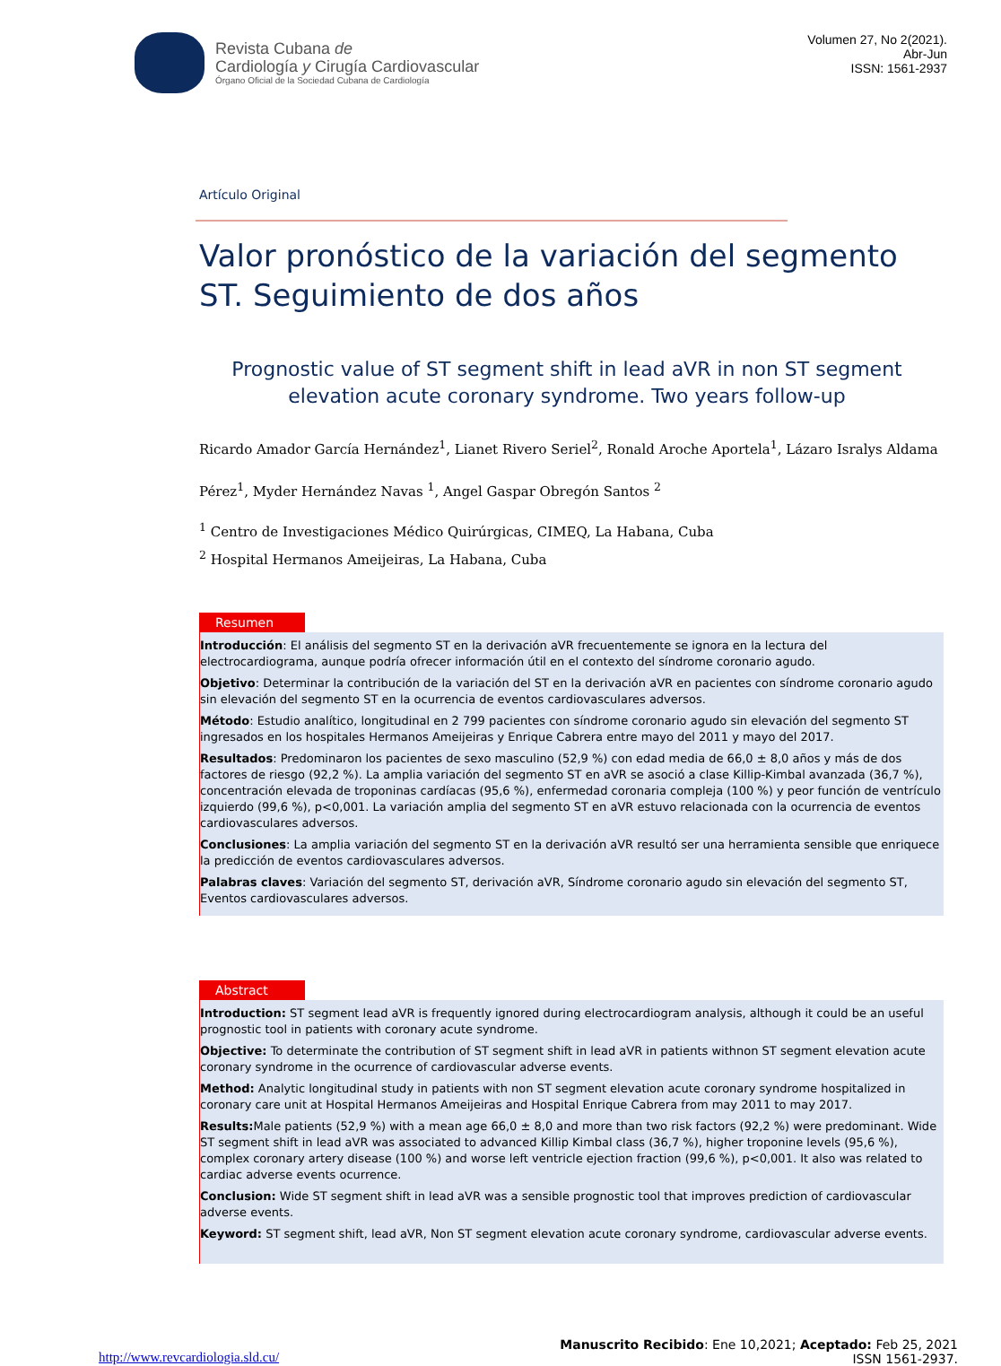Revista Cubana de
Cardiología y Cirugía Cardiovascular
Órgano Oficial de la Sociedad Cubana de Cardiología
Volumen 27, No 2(2021).
Abr-Jun
ISSN: 1561-2937
Artículo Original
Valor pronóstico de la variación del segmento ST. Seguimiento de dos años
Prognostic value of ST segment shift in lead aVR in non ST segment elevation acute coronary syndrome. Two years follow-up
Ricardo Amador García Hernández<sup>1</sup>, Lianet Rivero Seriel<sup>2</sup>, Ronald Aroche Aportela<sup>1</sup>, Lázaro Isralys Aldama Pérez<sup>1</sup>, Myder Hernández Navas <sup>1</sup>, Angel Gaspar Obregón Santos <sup>2</sup>
<sup>1</sup> Centro de Investigaciones Médico Quirúrgicas, CIMEQ, La Habana, Cuba
<sup>2</sup> Hospital Hermanos Ameijeiras, La Habana, Cuba
Resumen
Introducción: El análisis del segmento ST en la derivación aVR frecuentemente se ignora en la lectura del electrocardiograma, aunque podría ofrecer información útil en el contexto del síndrome coronario agudo.
Objetivo: Determinar la contribución de la variación del ST en la derivación aVR en pacientes con síndrome coronario agudo sin elevación del segmento ST en la ocurrencia de eventos cardiovasculares adversos.
Método: Estudio analítico, longitudinal en 2 799 pacientes con síndrome coronario agudo sin elevación del segmento ST ingresados en los hospitales Hermanos Ameijeiras y Enrique Cabrera entre mayo del 2011 y mayo del 2017.
Resultados: Predominaron los pacientes de sexo masculino (52,9 %) con edad media de 66,0 ± 8,0 años y más de dos factores de riesgo (92,2 %). La amplia variación del segmento ST en aVR se asoció a clase Killip-Kimbal avanzada (36,7 %), concentración elevada de troponinas cardíacas (95,6 %), enfermedad coronaria compleja (100 %) y peor función de ventrículo izquierdo (99,6 %), p<0,001. La variación amplia del segmento ST en aVR estuvo relacionada con la ocurrencia de eventos cardiovasculares adversos.
Conclusiones: La amplia variación del segmento ST en la derivación aVR resultó ser una herramienta sensible que enriquece la predicción de eventos cardiovasculares adversos.
Palabras claves: Variación del segmento ST, derivación aVR, Síndrome coronario agudo sin elevación del segmento ST, Eventos cardiovasculares adversos.
Abstract
Introduction: ST segment lead aVR is frequently ignored during electrocardiogram analysis, although it could be an useful prognostic tool in patients with coronary acute syndrome.
Objective: To determinate the contribution of ST segment shift in lead aVR in patients withnon ST segment elevation acute coronary syndrome in the ocurrence of cardiovascular adverse events.
Method: Analytic longitudinal study in patients with non ST segment elevation acute coronary syndrome hospitalized in coronary care unit at Hospital Hermanos Ameijeiras and Hospital Enrique Cabrera from may 2011 to may 2017.
Results: Male patients (52,9 %) with a mean age 66,0 ± 8,0 and more than two risk factors (92,2 %) were predominant. Wide ST segment shift in lead aVR was associated to advanced Killip Kimbal class (36,7 %), higher troponine levels (95,6 %), complex coronary artery disease (100 %) and worse left ventricle ejection fraction (99,6 %), p<0,001. It also was related to cardiac adverse events ocurrence.
Conclusion: Wide ST segment shift in lead aVR was a sensible prognostic tool that improves prediction of cardiovascular adverse events.
Keyword: ST segment shift, lead aVR, Non ST segment elevation acute coronary syndrome, cardiovascular adverse events.
http://www.revcardiologia.sld.cu/
Manuscrito Recibido: Ene 10,2021; Aceptado: Feb 25, 2021
ISSN 1561-2937.